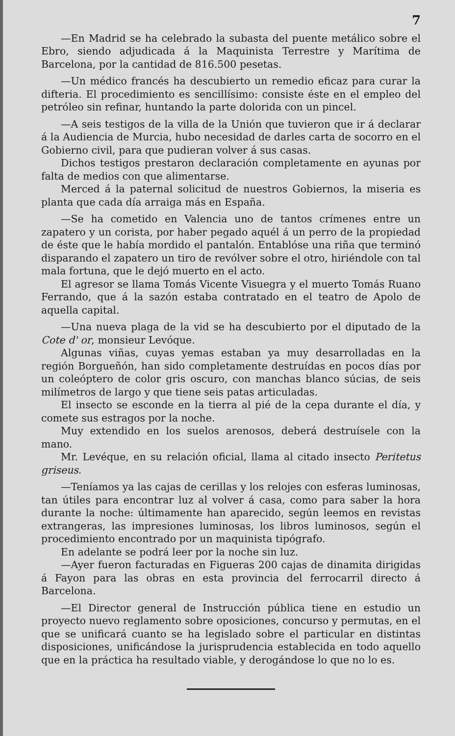7
—En Madrid se ha celebrado la subasta del puente metálico sobre el Ebro, siendo adjudicada á la Maquinista Terrestre y Marítima de Barcelona, por la cantidad de 816.500 pesetas.
—Un médico francés ha descubierto un remedio eficaz para curar la difteria. El procedimiento es sencillísimo: consiste éste en el empleo del petróleo sin refinar, huntando la parte dolorida con un pincel.
—A seis testigos de la villa de la Unión que tuvieron que ir á declarar á la Audiencia de Murcia, hubo necesidad de darles carta de socorro en el Gobierno civil, para que pudieran volver á sus casas.
Dichos testigos prestaron declaración completamente en ayunas por falta de medios con que alimentarse.
Merced á la paternal solicitud de nuestros Gobiernos, la miseria es planta que cada día arraiga más en España.
—Se ha cometido en Valencia uno de tantos crímenes entre un zapatero y un corista, por haber pegado aquél á un perro de la propiedad de éste que le había mordido el pantalón. Entablóse una riña que terminó disparando el zapatero un tiro de revólver sobre el otro, hiriéndole con tal mala fortuna, que le dejó muerto en el acto.
El agresor se llama Tomás Vicente Visuegra y el muerto Tomás Ruano Ferrando, que á la sazón estaba contratado en el teatro de Apolo de aquella capital.
—Una nueva plaga de la vid se ha descubierto por el diputado de la Cote d' or, monsieur Levóque.
Algunas viñas, cuyas yemas estaban ya muy desarrolladas en la región Borgueñón, han sido completamente destruídas en pocos días por un coleóptero de color gris oscuro, con manchas blanco súcias, de seis milímetros de largo y que tiene seis patas articuladas.
El insecto se esconde en la tierra al pié de la cepa durante el día, y comete sus estragos por la noche.
Muy extendido en los suelos arenosos, deberá destruísele con la mano.
Mr. Levéque, en su relación oficial, llama al citado insecto Peritetus griseus.
—Teníamos ya las cajas de cerillas y los relojes con esferas luminosas, tan útiles para encontrar luz al volver á casa, como para saber la hora durante la noche: últimamente han aparecido, según leemos en revistas extrangeras, las impresiones luminosas, los libros luminosos, según el procedimiento encontrado por un maquinista tipógrafo.
En adelante se podrá leer por la noche sin luz.
—Ayer fueron facturadas en Figueras 200 cajas de dinamita dirigidas á Fayon para las obras en esta provincia del ferrocarril directo á Barcelona.
—El Director general de Instrucción pública tiene en estudio un proyecto nuevo reglamento sobre oposiciones, concurso y permutas, en el que se unificará cuanto se ha legislado sobre el particular en distintas disposiciones, unificándose la jurisprudencia establecida en todo aquello que en la práctica ha resultado viable, y derogándose lo que no lo es.